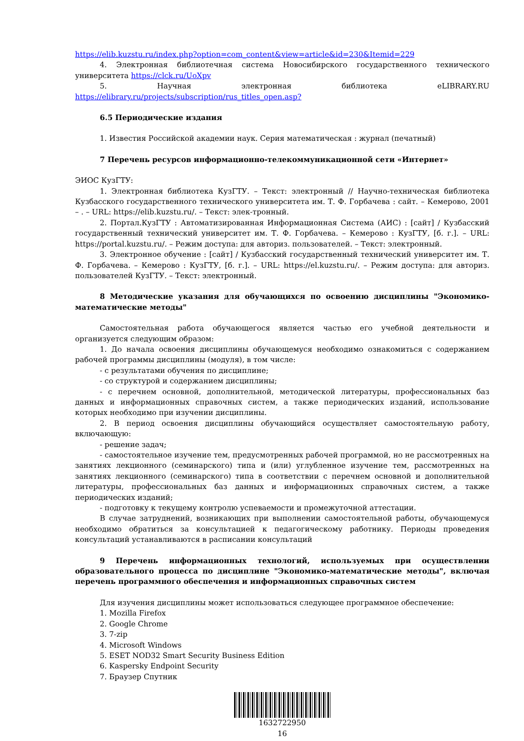https://elib.kuzstu.ru/index.php?option=com_content&view=article&id=230&Itemid=229
4. Электронная библиотечная система Новосибирского государственного технического университета https://clck.ru/UoXpv
5. Научная электронная библиотека eLIBRARY.RU https://elibrary.ru/projects/subscription/rus_titles_open.asp?
6.5 Периодические издания
1. Известия Российской академии наук. Серия математическая : журнал (печатный)
7 Перечень ресурсов информационно-телекоммуникационной сети «Интернет»
ЭИОС КузГТУ:
1. Электронная библиотека КузГТУ. – Текст: электронный // Научно-техническая библиотека Кузбасского государственного технического университета им. Т. Ф. Горбачева : сайт. – Кемерово, 2001 – . – URL: https://elib.kuzstu.ru/. – Текст: элек-тронный.
2. Портал.КузГТУ : Автоматизированная Информационная Система (АИС) : [сайт] / Кузбасский государственный технический университет им. Т. Ф. Горбачева. – Кемерово : КузГТУ, [б. г.]. – URL: https://portal.kuzstu.ru/. – Режим доступа: для авториз. пользователей. – Текст: электронный.
3. Электронное обучение : [сайт] / Кузбасский государственный технический университет им. Т. Ф. Горбачева. – Кемерово : КузГТУ, [б. г.]. – URL: https://el.kuzstu.ru/. – Режим доступа: для авториз. пользователей КузГТУ. – Текст: электронный.
8 Методические указания для обучающихся по освоению дисциплины "Экономико-математические методы"
Самостоятельная работа обучающегося является частью его учебной деятельности и организуется следующим образом:
1. До начала освоения дисциплины обучающемуся необходимо ознакомиться с содержанием рабочей программы дисциплины (модуля), в том числе:
- с результатами обучения по дисциплине;
- со структурой и содержанием дисциплины;
- с перечнем основной, дополнительной, методической литературы, профессиональных баз данных и информационных справочных систем, а также периодических изданий, использование которых необходимо при изучении дисциплины.
2. В период освоения дисциплины обучающийся осуществляет самостоятельную работу, включающую:
- решение задач;
- самостоятельное изучение тем, предусмотренных рабочей программой, но не рассмотренных на занятиях лекционного (семинарского) типа и (или) углубленное изучение тем, рассмотренных на занятиях лекционного (семинарского) типа в соответствии с перечнем основной и дополнительной литературы, профессиональных баз данных и информационных справочных систем, а также периодических изданий;
- подготовку к текущему контролю успеваемости и промежуточной аттестации.
В случае затруднений, возникающих при выполнении самостоятельной работы, обучающемуся необходимо обратиться за консультацией к педагогическому работнику. Периоды проведения консультаций устанавливаются в расписании консультаций
9 Перечень информационных технологий, используемых при осуществлении образовательного процесса по дисциплине "Экономико-математические методы", включая перечень программного обеспечения и информационных справочных систем
Для изучения дисциплины может использоваться следующее программное обеспечение:
1. Mozilla Firefox
2. Google Chrome
3. 7-zip
4. Microsoft Windows
5. ESET NOD32 Smart Security Business Edition
6. Kaspersky Endpoint Security
7. Браузер Спутник
1632722950
16